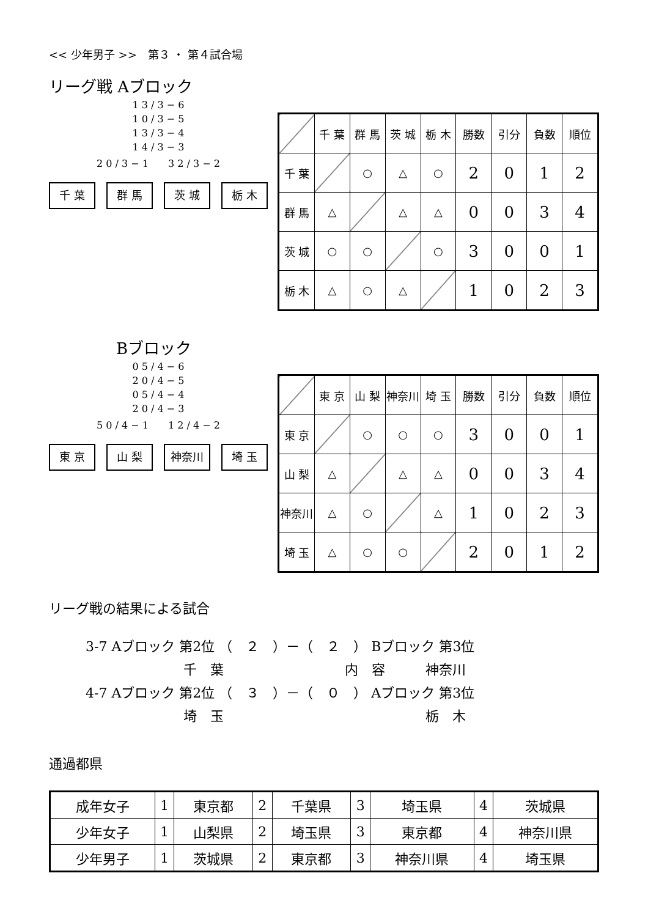<< 少年男子 >>　第３ ・ 第４試合場
リーグ戦 Aブロック
1 3 / 3 − 6
1 0 / 3 − 5
1 3 / 3 − 4
1 4 / 3 − 3
2 0 / 3 − 1　　3 2 / 3 − 2
千 葉 群 馬 茨 城 栃 木
| | 千 葉 | 群 馬 | 茨 城 | 栃 木 | 勝数 | 引分 | 負数 | 順位 |
| --- | --- | --- | --- | --- | --- | --- | --- | --- |
| 千 葉 | | ○ | △ | ○ | 2 | 0 | 1 | 2 |
| 群 馬 | △ | | △ | △ | 0 | 0 | 3 | 4 |
| 茨 城 | ○ | ○ | | ○ | 3 | 0 | 0 | 1 |
| 栃 木 | △ | ○ | △ | | 1 | 0 | 2 | 3 |
Bブロック
0 5 / 4 − 6
2 0 / 4 − 5
0 5 / 4 − 4
2 0 / 4 − 3
5 0 / 4 − 1　　1 2 / 4 − 2
東 京 山 梨 神奈川 埼 玉
| | 東 京 | 山 梨 | 神奈川 | 埼 玉 | 勝数 | 引分 | 負数 | 順位 |
| --- | --- | --- | --- | --- | --- | --- | --- | --- |
| 東 京 | | ○ | ○ | ○ | 3 | 0 | 0 | 1 |
| 山 梨 | △ | | △ | △ | 0 | 0 | 3 | 4 |
| 神奈川 | △ | ○ | | △ | 1 | 0 | 2 | 3 |
| 埼 玉 | △ | ○ | ○ | | 2 | 0 | 1 | 2 |
リーグ戦の結果による試合
3-7 Aブロック 第2位 （　２　）－（　２　） Bブロック 第3位
千　葉　　　　　　　　　内　容　　　神奈川
4-7 Aブロック 第2位 （　３　）－（　０　） Aブロック 第3位
埼　玉　　　　　　　　　　　　　　　栃　木
通過都県
| 成年女子 | 1 | 東京都 | 2 | 千葉県 | 3 | 埼玉県 | 4 | 茨城県 |
| 少年女子 | 1 | 山梨県 | 2 | 埼玉県 | 3 | 東京都 | 4 | 神奈川県 |
| 少年男子 | 1 | 茨城県 | 2 | 東京都 | 3 | 神奈川県 | 4 | 埼玉県 |